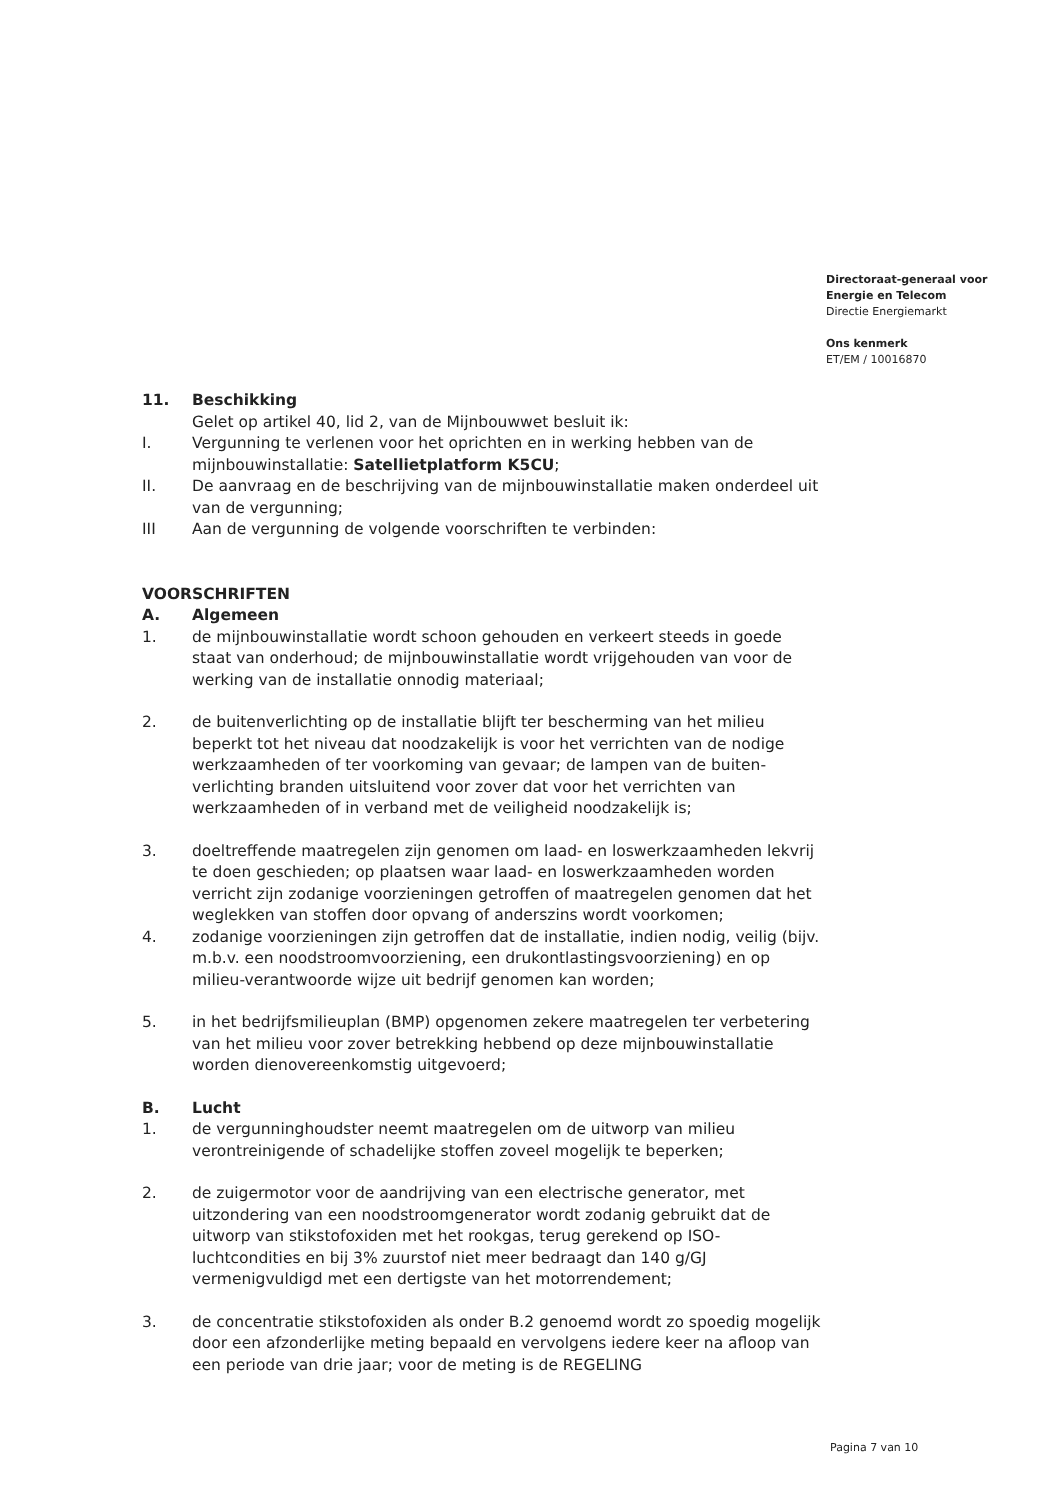Directoraat-generaal voor
Energie en Telecom
Directie Energiemarkt
Ons kenmerk
ET/EM / 10016870
11. Beschikking
Gelet op artikel 40, lid 2, van de Mijnbouwwet besluit ik:
I. Vergunning te verlenen voor het oprichten en in werking hebben van de mijnbouwinstallatie: Satellietplatform K5CU;
II. De aanvraag en de beschrijving van de mijnbouwinstallatie maken onderdeel uit van de vergunning;
III Aan de vergunning de volgende voorschriften te verbinden:
VOORSCHRIFTEN
A. Algemeen
1. de mijnbouwinstallatie wordt schoon gehouden en verkeert steeds in goede staat van onderhoud; de mijnbouwinstallatie wordt vrijgehouden van voor de werking van de installatie onnodig materiaal;
2. de buitenverlichting op de installatie blijft ter bescherming van het milieu beperkt tot het niveau dat noodzakelijk is voor het verrichten van de nodige werkzaamheden of ter voorkoming van gevaar; de lampen van de buiten-verlichting branden uitsluitend voor zover dat voor het verrichten van werkzaamheden of in verband met de veiligheid noodzakelijk is;
3. doeltreffende maatregelen zijn genomen om laad- en loswerkzaamheden lekvrij te doen geschieden; op plaatsen waar laad- en loswerkzaamheden worden verricht zijn zodanige voorzieningen getroffen of maatregelen genomen dat het weglekken van stoffen door opvang of anderszins wordt voorkomen;
4. zodanige voorzieningen zijn getroffen dat de installatie, indien nodig, veilig (bijv. m.b.v. een noodstroomvoorziening, een drukontlastingsvoorziening) en op milieu-verantwoorde wijze uit bedrijf genomen kan worden;
5. in het bedrijfsmilieuplan (BMP) opgenomen zekere maatregelen ter verbetering van het milieu voor zover betrekking hebbend op deze mijnbouwinstallatie worden dienovereenkomstig uitgevoerd;
B. Lucht
1. de vergunninghoudster neemt maatregelen om de uitworp van milieu verontreinigende of schadelijke stoffen zoveel mogelijk te beperken;
2. de zuigermotor voor de aandrijving van een electrische generator, met uitzondering van een noodstroomgenerator wordt zodanig gebruikt dat de uitworp van stikstofoxiden met het rookgas, terug gerekend op ISO-luchtcondities en bij 3% zuurstof niet meer bedraagt dan 140 g/GJ vermenigvuldigd met een dertigste van het motorrendement;
3. de concentratie stikstofoxiden als onder B.2 genoemd wordt zo spoedig mogelijk door een afzonderlijke meting bepaald en vervolgens iedere keer na afloop van een periode van drie jaar; voor de meting is de REGELING
Pagina 7 van 10